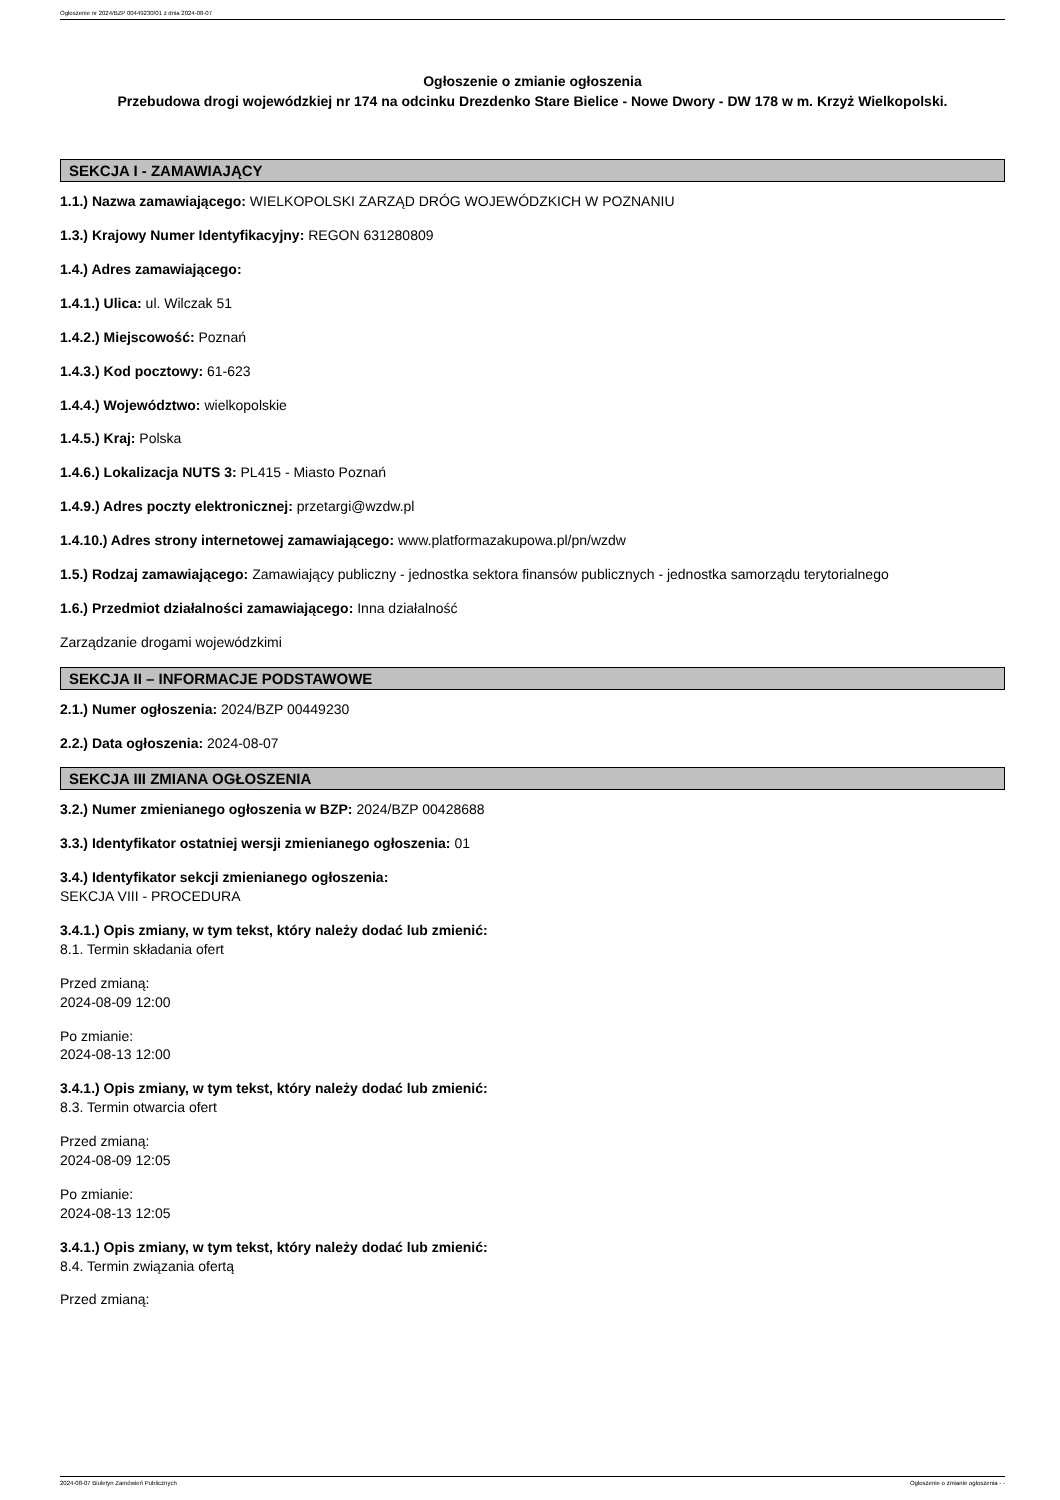Ogłoszenie nr 2024/BZP 00449230/01 z dnia 2024-08-07
Ogłoszenie o zmianie ogłoszenia
Przebudowa drogi wojewódzkiej nr 174 na odcinku Drezdenko Stare Bielice - Nowe Dwory - DW 178 w m. Krzyż Wielkopolski.
SEKCJA I - ZAMAWIAJĄCY
1.1.) Nazwa zamawiającego: WIELKOPOLSKI ZARZĄD DRÓG WOJEWÓDZKICH W POZNANIU
1.3.) Krajowy Numer Identyfikacyjny: REGON 631280809
1.4.) Adres zamawiającego:
1.4.1.) Ulica: ul. Wilczak 51
1.4.2.) Miejscowość: Poznań
1.4.3.) Kod pocztowy: 61-623
1.4.4.) Województwo: wielkopolskie
1.4.5.) Kraj: Polska
1.4.6.) Lokalizacja NUTS 3: PL415 - Miasto Poznań
1.4.9.) Adres poczty elektronicznej: przetargi@wzdw.pl
1.4.10.) Adres strony internetowej zamawiającego: www.platformazakupowa.pl/pn/wzdw
1.5.) Rodzaj zamawiającego: Zamawiający publiczny - jednostka sektora finansów publicznych - jednostka samorządu terytorialnego
1.6.) Przedmiot działalności zamawiającego: Inna działalność
Zarządzanie drogami wojewódzkimi
SEKCJA II – INFORMACJE PODSTAWOWE
2.1.) Numer ogłoszenia: 2024/BZP 00449230
2.2.) Data ogłoszenia: 2024-08-07
SEKCJA III ZMIANA OGŁOSZENIA
3.2.) Numer zmienianego ogłoszenia w BZP: 2024/BZP 00428688
3.3.) Identyfikator ostatniej wersji zmienianego ogłoszenia: 01
3.4.) Identyfikator sekcji zmienianego ogłoszenia:
SEKCJA VIII - PROCEDURA
3.4.1.) Opis zmiany, w tym tekst, który należy dodać lub zmienić:
8.1. Termin składania ofert
Przed zmianą:
2024-08-09 12:00
Po zmianie:
2024-08-13 12:00
3.4.1.) Opis zmiany, w tym tekst, który należy dodać lub zmienić:
8.3. Termin otwarcia ofert
Przed zmianą:
2024-08-09 12:05
Po zmianie:
2024-08-13 12:05
3.4.1.) Opis zmiany, w tym tekst, który należy dodać lub zmienić:
8.4. Termin związania ofertą
Przed zmianą:
2024-08-07 Biuletyn Zamówień Publicznych Ogłoszenie o zmianie ogłoszenia - -